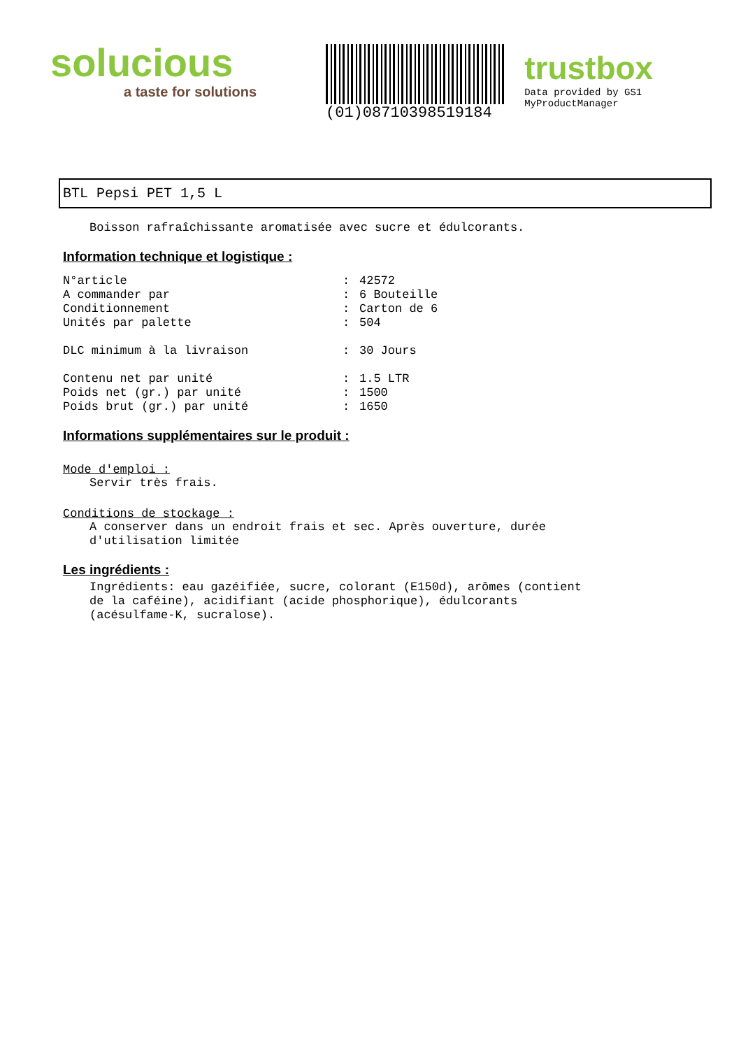solucious
a taste for solutions
(01)08710398519184
trustbox
Data provided by GS1 MyProductManager
BTL Pepsi PET 1,5 L
Boisson rafraîchissante aromatisée avec sucre et édulcorants.
Information technique et logistique :
| N°article | : | 42572 |
| A commander par | : | 6 Bouteille |
| Conditionnement | : | Carton de 6 |
| Unités par palette | : | 504 |
| DLC minimum à la livraison | : | 30 Jours |
| Contenu net par unité | : | 1.5 LTR |
| Poids net (gr.) par unité | : | 1500 |
| Poids brut (gr.) par unité | : | 1650 |
Informations supplémentaires sur le produit :
Mode d'emploi :
Servir très frais.
Conditions de stockage :
A conserver dans un endroit frais et sec. Après ouverture, durée
d'utilisation limitée
Les ingrédients :
Ingrédients: eau gazéifiée, sucre, colorant (E150d), arômes (contient
de la caféine), acidifiant (acide phosphorique), édulcorants
(acésulfame-K, sucralose).